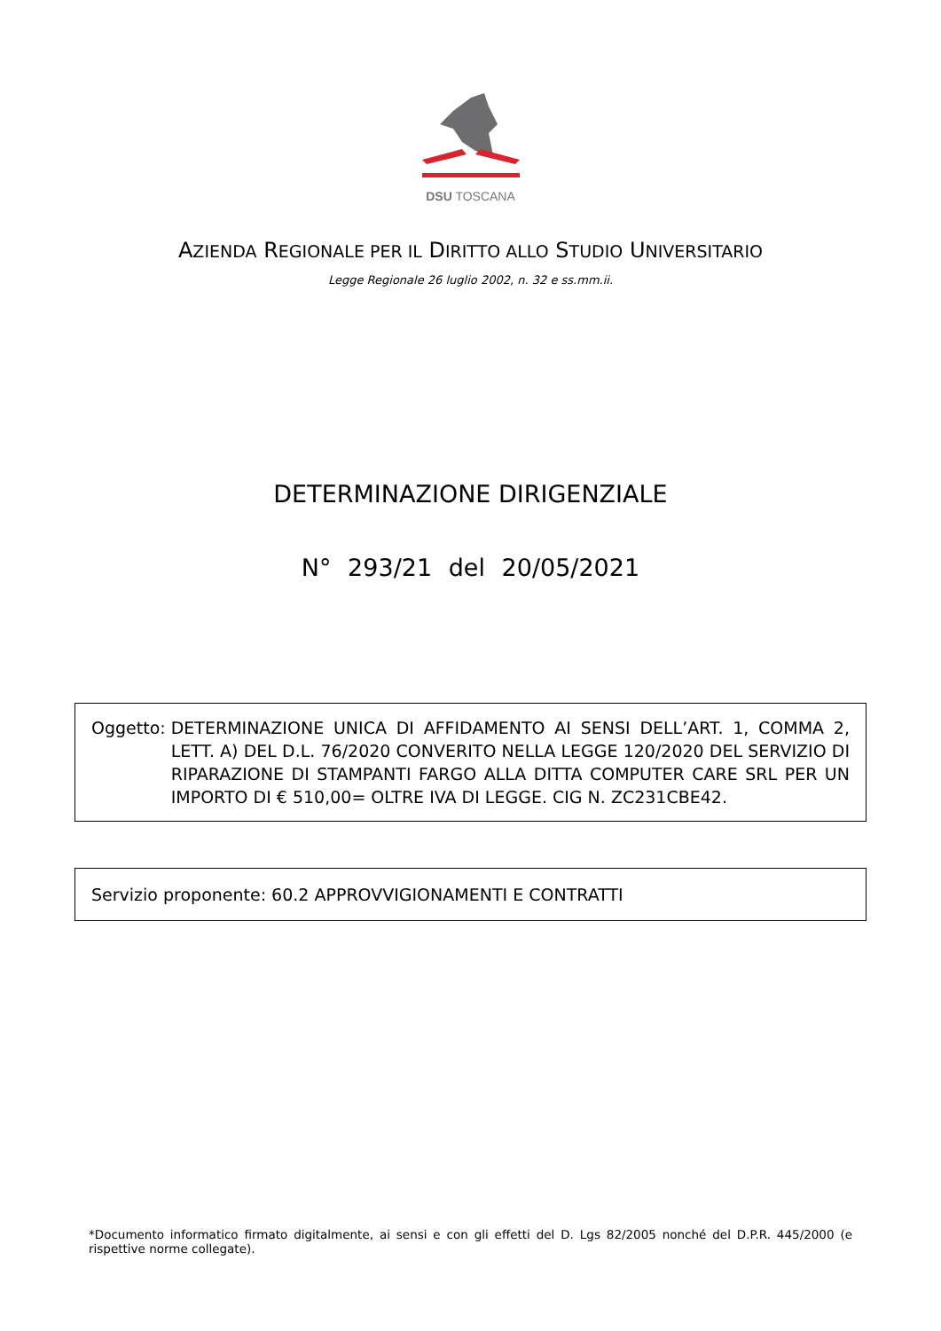DSU TOSCANA
AZIENDA REGIONALE PER IL DIRITTO ALLO STUDIO UNIVERSITARIO
Legge Regionale 26 luglio 2002, n. 32 e ss.mm.ii.
DETERMINAZIONE DIRIGENZIALE
N° 293/21 del 20/05/2021
Oggetto: DETERMINAZIONE UNICA DI AFFIDAMENTO AI SENSI DELL’ART. 1, COMMA 2, LETT. A) DEL D.L. 76/2020 CONVERITO NELLA LEGGE 120/2020 DEL SERVIZIO DI RIPARAZIONE DI STAMPANTI FARGO ALLA DITTA COMPUTER CARE SRL PER UN IMPORTO DI € 510,00= OLTRE IVA DI LEGGE. CIG N. ZC231CBE42.
Servizio proponente: 60.2 APPROVVIGIONAMENTI E CONTRATTI
*Documento informatico firmato digitalmente, ai sensi e con gli effetti del D. Lgs 82/2005 nonché del D.P.R. 445/2000 (e rispettive norme collegate).